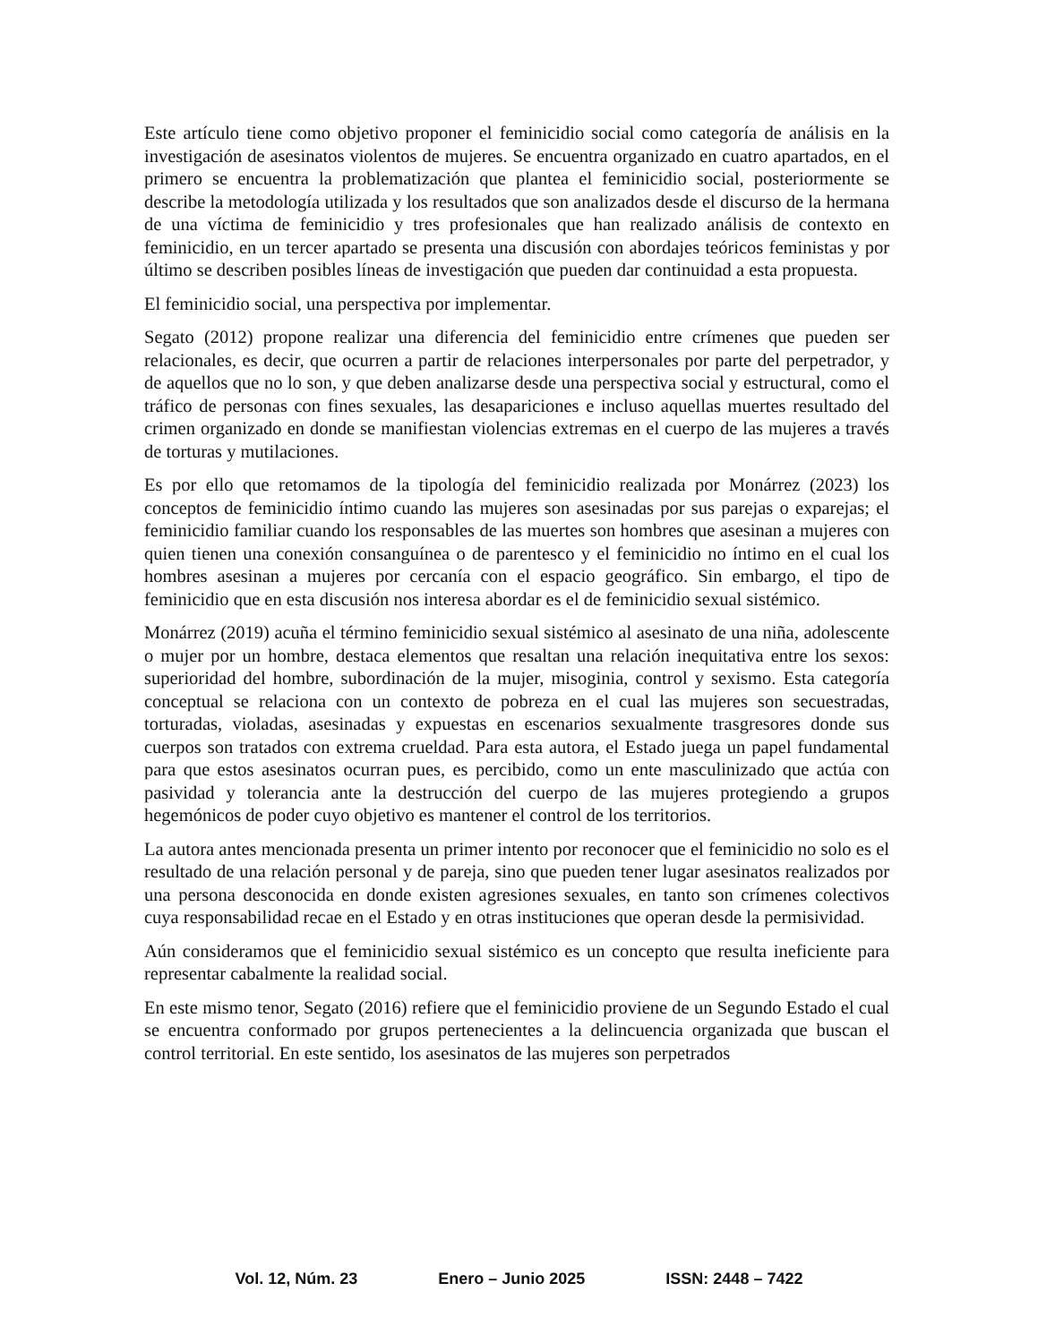Este artículo tiene como objetivo proponer el feminicidio social como categoría de análisis en la investigación de asesinatos violentos de mujeres. Se encuentra organizado en cuatro apartados, en el primero se encuentra la problematización que plantea el feminicidio social, posteriormente se describe la metodología utilizada y los resultados que son analizados desde el discurso de la hermana de una víctima de feminicidio y tres profesionales que han realizado análisis de contexto en feminicidio, en un tercer apartado se presenta una discusión con abordajes teóricos feministas y por último se describen posibles líneas de investigación que pueden dar continuidad a esta propuesta.
El feminicidio social, una perspectiva por implementar.
Segato (2012) propone realizar una diferencia del feminicidio entre crímenes que pueden ser relacionales, es decir, que ocurren a partir de relaciones interpersonales por parte del perpetrador, y de aquellos que no lo son, y que deben analizarse desde una perspectiva social y estructural, como el tráfico de personas con fines sexuales, las desapariciones e incluso aquellas muertes resultado del crimen organizado en donde se manifiestan violencias extremas en el cuerpo de las mujeres a través de torturas y mutilaciones.
Es por ello que retomamos de la tipología del feminicidio realizada por Monárrez (2023) los conceptos de feminicidio íntimo cuando las mujeres son asesinadas por sus parejas o exparejas; el feminicidio familiar cuando los responsables de las muertes son hombres que asesinan a mujeres con quien tienen una conexión consanguínea o de parentesco y el feminicidio no íntimo en el cual los hombres asesinan a mujeres por cercanía con el espacio geográfico. Sin embargo, el tipo de feminicidio que en esta discusión nos interesa abordar es el de feminicidio sexual sistémico.
Monárrez (2019) acuña el término feminicidio sexual sistémico al asesinato de una niña, adolescente o mujer por un hombre, destaca elementos que resaltan una relación inequitativa entre los sexos: superioridad del hombre, subordinación de la mujer, misoginia, control y sexismo. Esta categoría conceptual se relaciona con un contexto de pobreza en el cual las mujeres son secuestradas, torturadas, violadas, asesinadas y expuestas en escenarios sexualmente trasgresores donde sus cuerpos son tratados con extrema crueldad. Para esta autora, el Estado juega un papel fundamental para que estos asesinatos ocurran pues, es percibido, como un ente masculinizado que actúa con pasividad y tolerancia ante la destrucción del cuerpo de las mujeres protegiendo a grupos hegemónicos de poder cuyo objetivo es mantener el control de los territorios.
La autora antes mencionada presenta un primer intento por reconocer que el feminicidio no solo es el resultado de una relación personal y de pareja, sino que pueden tener lugar asesinatos realizados por una persona desconocida en donde existen agresiones sexuales, en tanto son crímenes colectivos cuya responsabilidad recae en el Estado y en otras instituciones que operan desde la permisividad.
Aún consideramos que el feminicidio sexual sistémico es un concepto que resulta ineficiente para representar cabalmente la realidad social.
En este mismo tenor, Segato (2016) refiere que el feminicidio proviene de un Segundo Estado el cual se encuentra conformado por grupos pertenecientes a la delincuencia organizada que buscan el control territorial. En este sentido, los asesinatos de las mujeres son perpetrados
Vol. 12, Núm. 23 Enero – Junio 2025 ISSN: 2448 – 7422